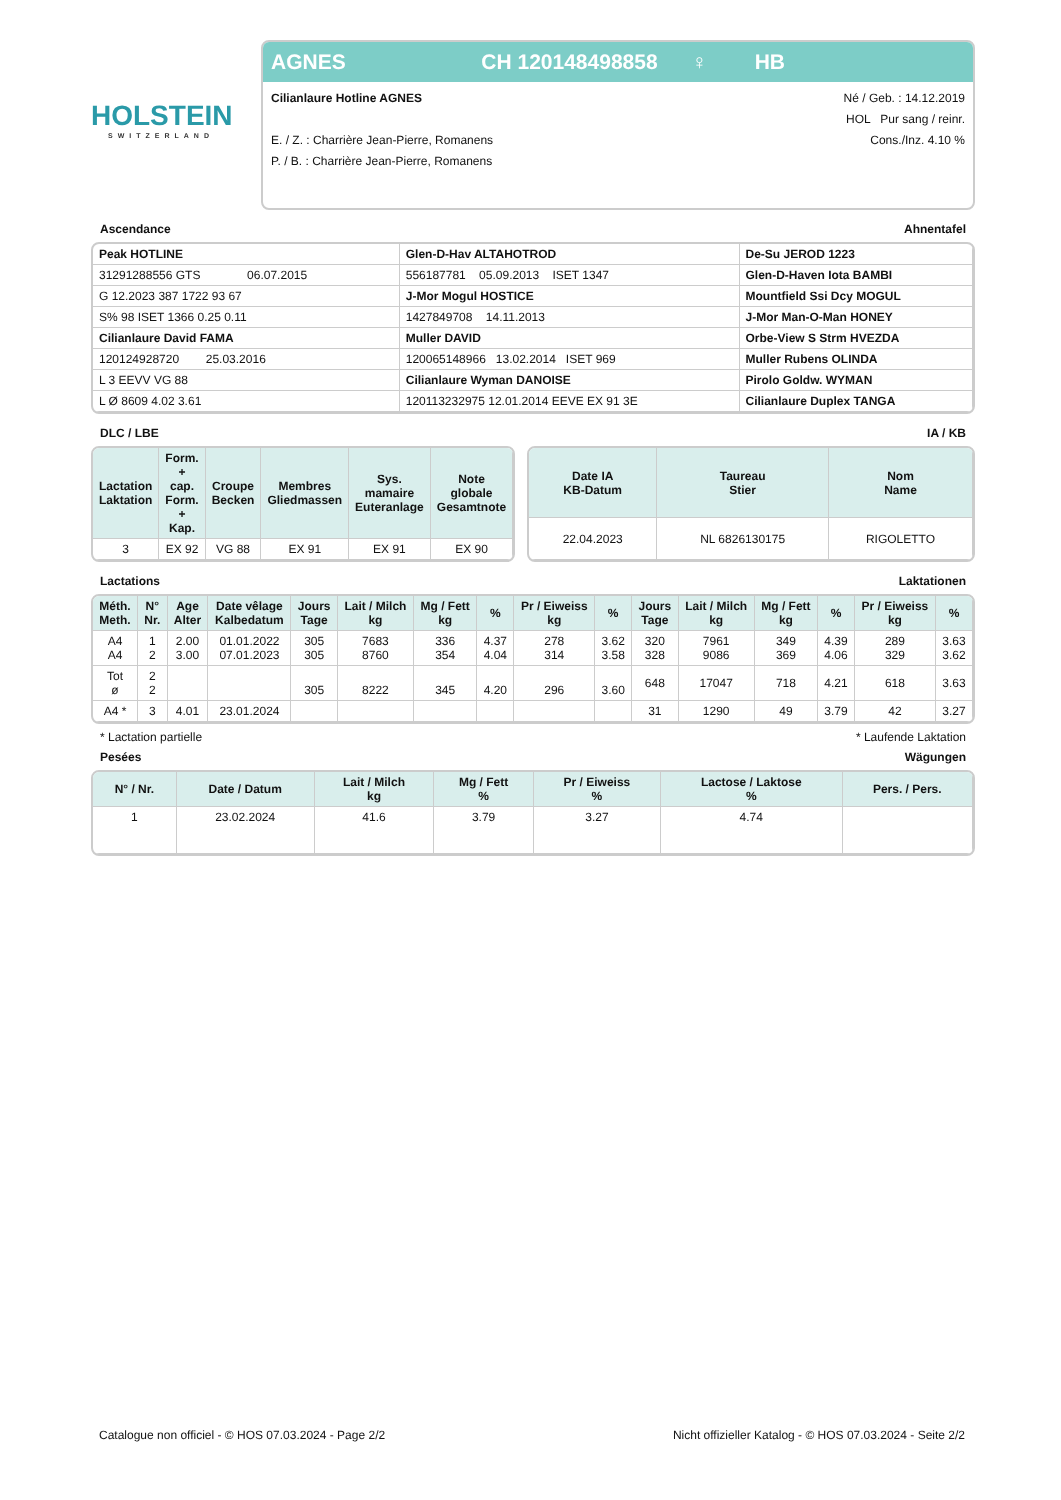HOLSTEIN
SWITZERLAND
AGNES CH 120148498858 ♀ HB
Cilianlaure Hotline AGNES
E. / Z. : Charrière Jean-Pierre, Romanens
P. / B. : Charrière Jean-Pierre, Romanens
Né / Geb. : 14.12.2019
HOL Pur sang / reinr.
Cons./Inz. 4.10 %
Ascendance Ahnentafel
| Peak HOTLINE | Glen-D-Hav ALTAHOTROD | De-Su JEROD 1223 |
| 31291288556 GTS 06.07.2015 | 556187781 05.09.2013 ISET 1347 | Glen-D-Haven Iota BAMBI |
| G 12.2023 387 1722 93 67 | J-Mor Mogul HOSTICE | Mountfield Ssi Dcy MOGUL |
| S% 98 ISET 1366 0.25 0.11 | 1427849708 14.11.2013 | J-Mor Man-O-Man HONEY |
| Cilianlaure David FAMA | Muller DAVID | Orbe-View S Strm HVEZDA |
| 120124928720 25.03.2016 | 120065148966 13.02.2014 ISET 969 | Muller Rubens OLINDA |
| L 3 EEVV VG 88 | Cilianlaure Wyman DANOISE | Pirolo Goldw. WYMAN |
| L Ø 8609 4.02 3.61 | 120113232975 12.01.2014 EEVE EX 91 3E | Cilianlaure Duplex TANGA |
DLC / LBE IA / KB
| Lactation Laktation | Form. + cap. Form. + Kap. | Croupe Becken | Membres Gliedmassen | Sys. mamaire Euteranlage | Note globale Gesamtnote |
| --- | --- | --- | --- | --- | --- |
| 3 | EX 92 | VG 88 | EX 91 | EX 91 | EX 90 |
| Date IA KB-Datum | Taureau Stier | Nom Name |
| --- | --- | --- |
| 22.04.2023 | NL 6826130175 | RIGOLETTO |
Lactations Laktationen
| Méth. Meth. | N° Nr. | Age Alter | Date vêlage Kalbedatum | Jours Tage | Lait / Milch kg | Mg / Fett kg | % | Pr / Eiweiss kg | % | Jours Tage | Lait / Milch kg | Mg / Fett kg | % | Pr / Eiweiss kg | % |
| --- | --- | --- | --- | --- | --- | --- | --- | --- | --- | --- | --- | --- | --- | --- | --- |
| A4 A4 | 1 2 | 2.00 3.00 | 01.01.2022 07.01.2023 | 305 305 | 7683 8760 | 336 354 | 4.37 4.04 | 278 314 | 3.62 3.58 | 320 328 | 7961 9086 | 349 369 | 4.39 4.06 | 289 329 | 3.63 3.62 |
| Tot ø | 2 2 | | | 305 | 8222 | 345 | 4.20 | 296 | 3.60 | 648 | 17047 | 718 | 4.21 | 618 | 3.63 |
| A4 * | 3 | 4.01 | 23.01.2024 | | | | | | | 31 | 1290 | 49 | 3.79 | 42 | 3.27 |
* Lactation partielle * Laufende Laktation
Pesées Wägungen
| N° / Nr. | Date / Datum | Lait / Milch kg | Mg / Fett % | Pr / Eiweiss % | Lactose / Laktose % | Pers. / Pers. |
| --- | --- | --- | --- | --- | --- | --- |
| 1 | 23.02.2024 | 41.6 | 3.79 | 3.27 | 4.74 | |
Catalogue non officiel - © HOS 07.03.2024 - Page 2/2 Nicht offizieller Katalog - © HOS 07.03.2024 - Seite 2/2